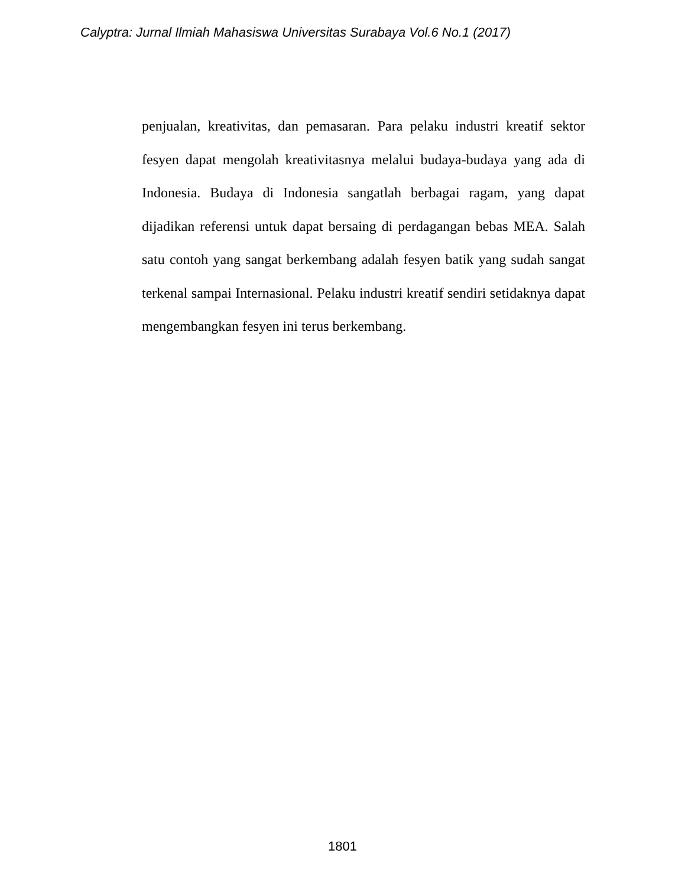Calyptra: Jurnal Ilmiah Mahasiswa Universitas Surabaya Vol.6 No.1 (2017)
penjualan, kreativitas, dan pemasaran. Para pelaku industri kreatif sektor fesyen dapat mengolah kreativitasnya melalui budaya-budaya yang ada di Indonesia. Budaya di Indonesia sangatlah berbagai ragam, yang dapat dijadikan referensi untuk dapat bersaing di perdagangan bebas MEA. Salah satu contoh yang sangat berkembang adalah fesyen batik yang sudah sangat terkenal sampai Internasional. Pelaku industri kreatif sendiri setidaknya dapat mengembangkan fesyen ini terus berkembang.
1801